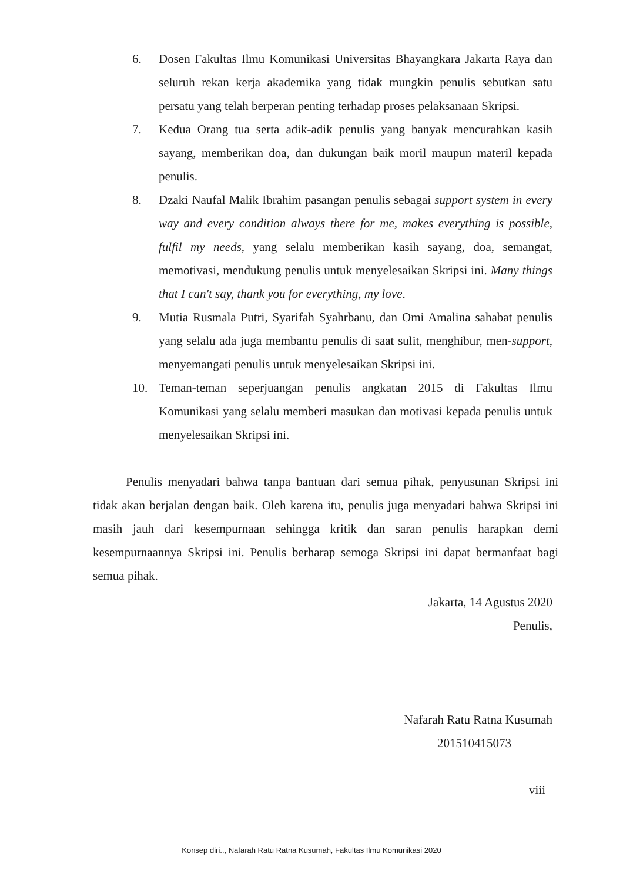6. Dosen Fakultas Ilmu Komunikasi Universitas Bhayangkara Jakarta Raya dan seluruh rekan kerja akademika yang tidak mungkin penulis sebutkan satu persatu yang telah berperan penting terhadap proses pelaksanaan Skripsi.
7. Kedua Orang tua serta adik-adik penulis yang banyak mencurahkan kasih sayang, memberikan doa, dan dukungan baik moril maupun materil kepada penulis.
8. Dzaki Naufal Malik Ibrahim pasangan penulis sebagai support system in every way and every condition always there for me, makes everything is possible, fulfil my needs, yang selalu memberikan kasih sayang, doa, semangat, memotivasi, mendukung penulis untuk menyelesaikan Skripsi ini. Many things that I can't say, thank you for everything, my love.
9. Mutia Rusmala Putri, Syarifah Syahrbanu, dan Omi Amalina sahabat penulis yang selalu ada juga membantu penulis di saat sulit, menghibur, men-support, menyemangati penulis untuk menyelesaikan Skripsi ini.
10. Teman-teman seperjuangan penulis angkatan 2015 di Fakultas Ilmu Komunikasi yang selalu memberi masukan dan motivasi kepada penulis untuk menyelesaikan Skripsi ini.
Penulis menyadari bahwa tanpa bantuan dari semua pihak, penyusunan Skripsi ini tidak akan berjalan dengan baik. Oleh karena itu, penulis juga menyadari bahwa Skripsi ini masih jauh dari kesempurnaan sehingga kritik dan saran penulis harapkan demi kesempurnaannya Skripsi ini. Penulis berharap semoga Skripsi ini dapat bermanfaat bagi semua pihak.
Jakarta, 14 Agustus 2020
Penulis,
Nafarah Ratu Ratna Kusumah
201510415073
viii
Konsep diri.., Nafarah Ratu Ratna Kusumah, Fakultas Ilmu Komunikasi 2020